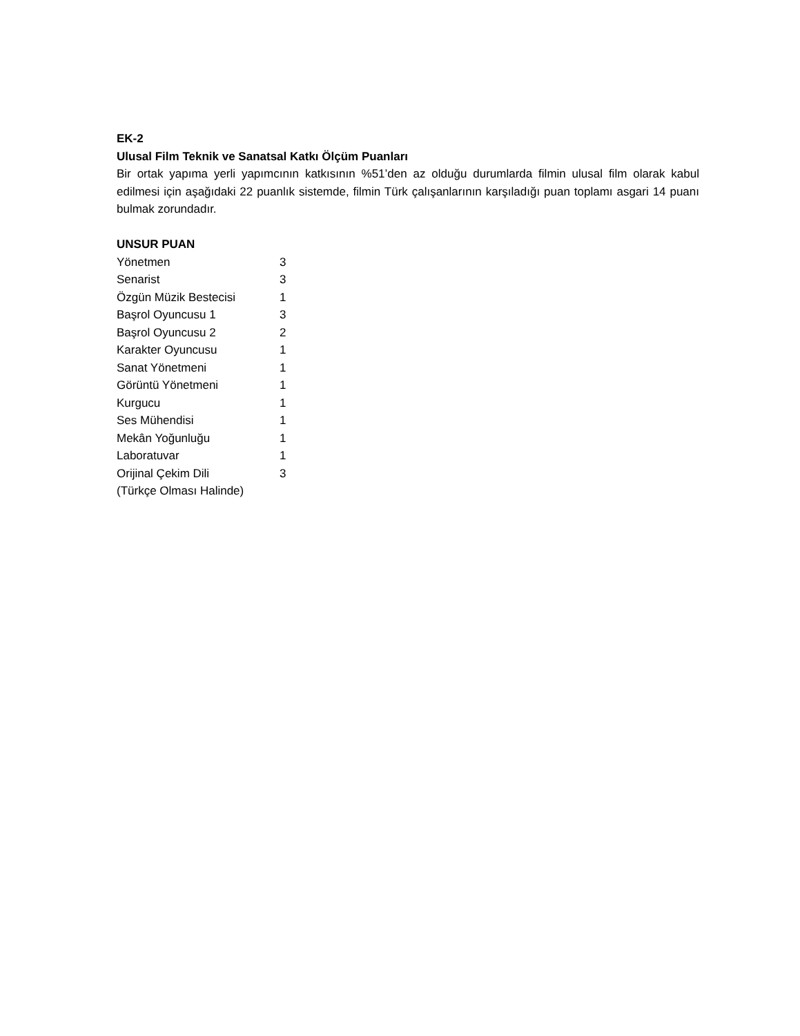EK-2
Ulusal Film Teknik ve Sanatsal Katkı Ölçüm Puanları
Bir ortak yapıma yerli yapımcının katkısının %51’den az olduğu durumlarda filmin ulusal film olarak kabul edilmesi için aşağıdaki 22 puanlık sistemde, filmin Türk çalışanlarının karşıladığı puan toplamı asgari 14 puanı bulmak zorundadır.
UNSUR PUAN
| Yönetmen | 3 |
| Senarist | 3 |
| Özgün Müzik Bestecisi | 1 |
| Başrol Oyuncusu 1 | 3 |
| Başrol Oyuncusu 2 | 2 |
| Karakter Oyuncusu | 1 |
| Sanat Yönetmeni | 1 |
| Görüntü Yönetmeni | 1 |
| Kurgucu | 1 |
| Ses Mühendisi | 1 |
| Mekân Yoğunluğu | 1 |
| Laboratuvar | 1 |
| Orijinal Çekim Dili (Türkçe Olması Halinde) | 3 |